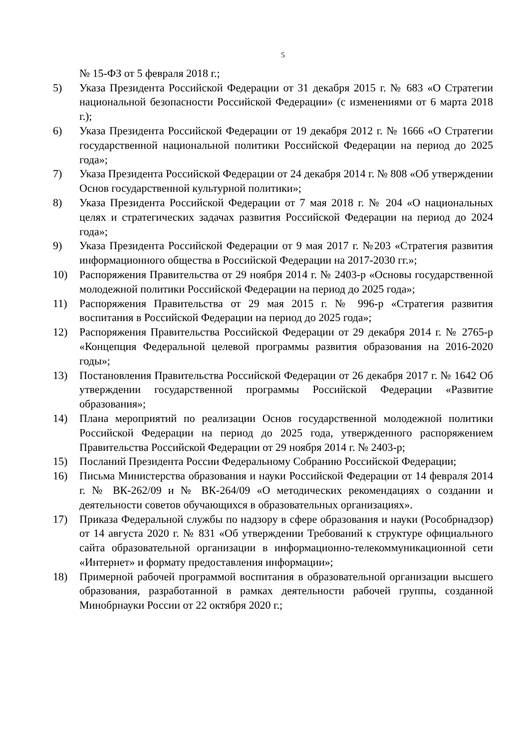5
№ 15-ФЗ от 5 февраля 2018 г.;
5) Указа Президента Российской Федерации от 31 декабря 2015 г. № 683 «О Стратегии национальной безопасности Российской Федерации» (с изменениями от 6 марта 2018 г.);
6) Указа Президента Российской Федерации от 19 декабря 2012 г. № 1666 «О Стратегии государственной национальной политики Российской Федерации на период до 2025 года»;
7) Указа Президента Российской Федерации от 24 декабря 2014 г. № 808 «Об утверждении Основ государственной культурной политики»;
8) Указа Президента Российской Федерации от 7 мая 2018 г. № 204 «О национальных целях и стратегических задачах развития Российской Федерации на период до 2024 года»;
9) Указа Президента Российской Федерации от 9 мая 2017 г. №203 «Стратегия развития информационного общества в Российской Федерации на 2017-2030 гг.»;
10) Распоряжения Правительства от 29 ноября 2014 г. № 2403-р «Основы государственной молодежной политики Российской Федерации на период до 2025 года»;
11) Распоряжения Правительства от 29 мая 2015 г. № 996-р «Стратегия развития воспитания в Российской Федерации на период до 2025 года»;
12) Распоряжения Правительства Российской Федерации от 29 декабря 2014 г. № 2765-р «Концепция Федеральной целевой программы развития образования на 2016-2020 годы»;
13) Постановления Правительства Российской Федерации от 26 декабря 2017 г. № 1642 Об утверждении государственной программы Российской Федерации «Развитие образования»;
14) Плана мероприятий по реализации Основ государственной молодежной политики Российской Федерации на период до 2025 года, утвержденного распоряжением Правительства Российской Федерации от 29 ноября 2014 г. № 2403-р;
15) Посланий Президента России Федеральному Собранию Российской Федерации;
16) Письма Министерства образования и науки Российской Федерации от 14 февраля 2014 г. № ВК-262/09 и № ВК-264/09 «О методических рекомендациях о создании и деятельности советов обучающихся в образовательных организациях».
17) Приказа Федеральной службы по надзору в сфере образования и науки (Рособрнадзор) от 14 августа 2020 г. № 831 «Об утверждении Требований к структуре официального сайта образовательной организации в информационно-телекоммуникационной сети «Интернет» и формату предоставления информации»;
18) Примерной рабочей программой воспитания в образовательной организации высшего образования, разработанной в рамках деятельности рабочей группы, созданной Минобрнауки России от 22 октября 2020 г.;